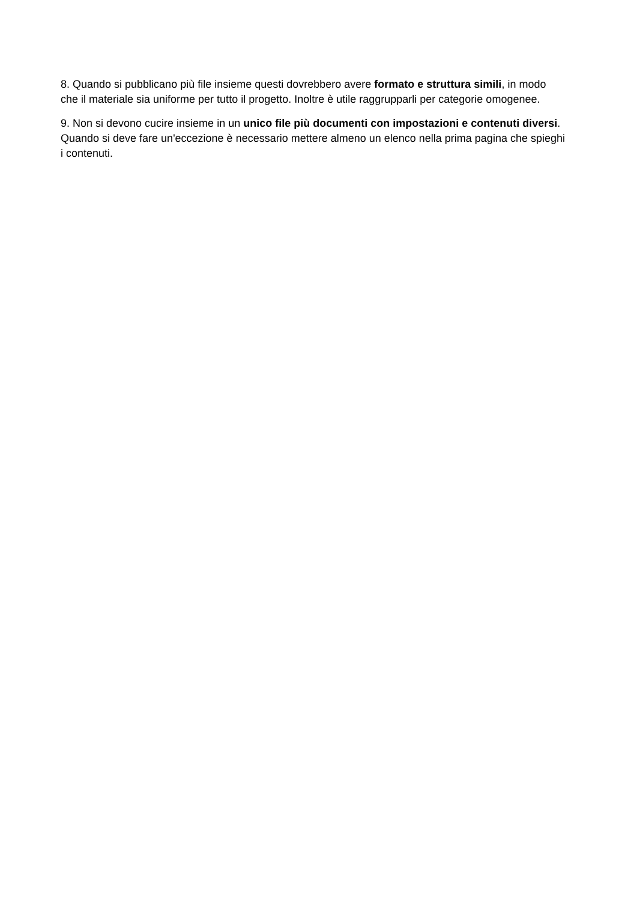8. Quando si pubblicano più file insieme questi dovrebbero avere formato e struttura simili, in modo che il materiale sia uniforme per tutto il progetto. Inoltre è utile raggrupparli per categorie omogenee.
9. Non si devono cucire insieme in un unico file più documenti con impostazioni e contenuti diversi. Quando si deve fare un'eccezione è necessario mettere almeno un elenco nella prima pagina che spieghi i contenuti.